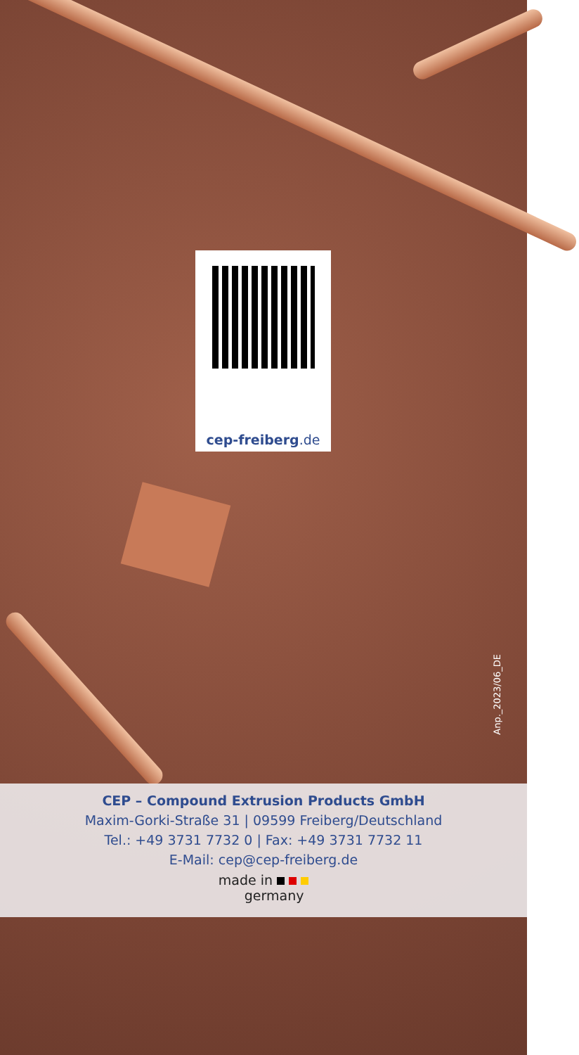cep-freiberg.de
Anp._2023/06_DE
CEP – Compound Extrusion Products GmbH
Maxim-Gorki-Straße 31 | 09599 Freiberg/Deutschland
Tel.: +49 3731 7732 0 | Fax: +49 3731 7732 11
E-Mail: cep@cep-freiberg.de
made in
germany